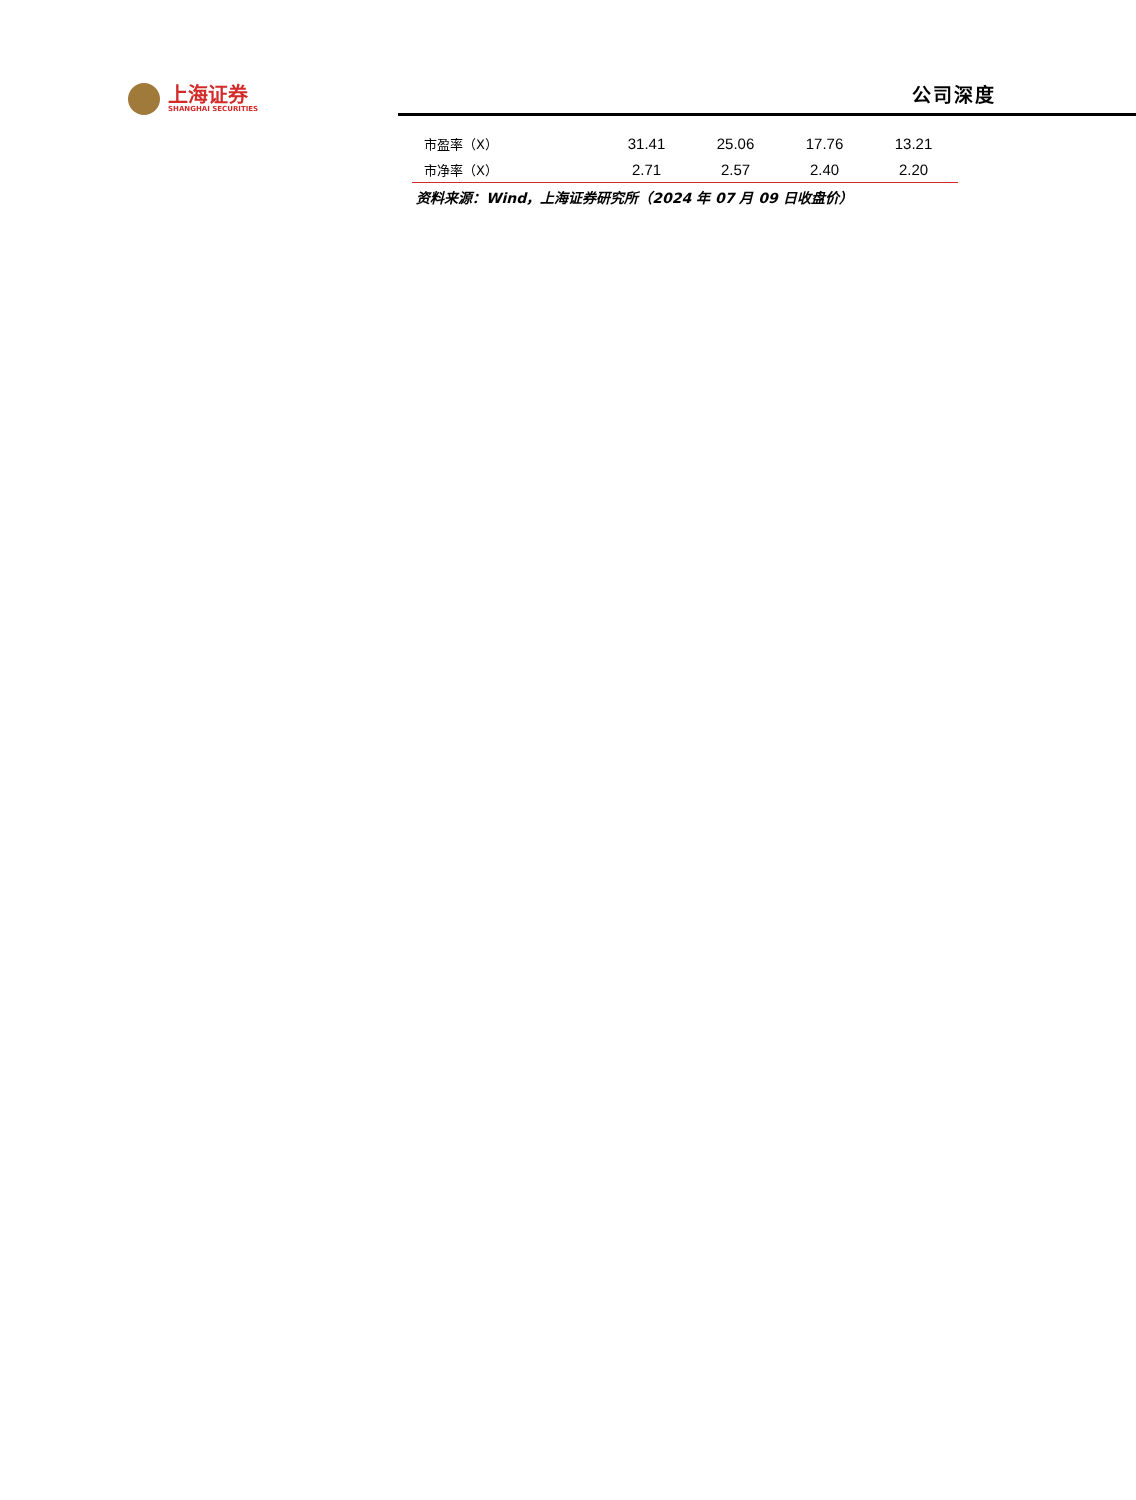上海证券
SHANGHAI SECURITIES
公司深度
| 市盈率（X） | 31.41 | 25.06 | 17.76 | 13.21 |
| 市净率（X） | 2.71 | 2.57 | 2.40 | 2.20 |
资料来源：Wind，上海证券研究所（2024 年 07 月 09 日收盘价）